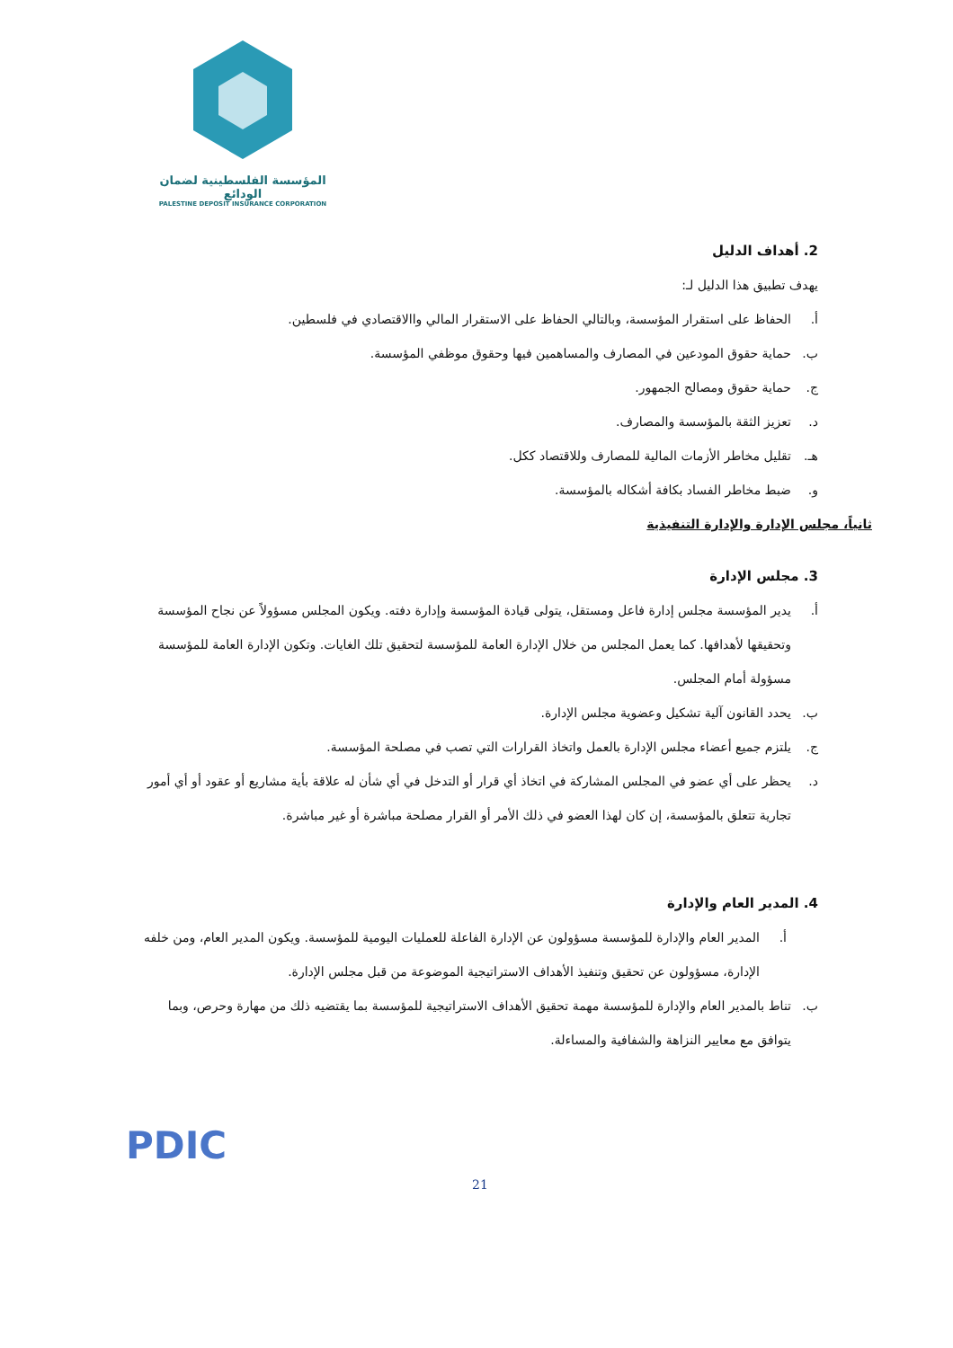المؤسسة الفلسطينية لضمان الودائع
PALESTINE DEPOSIT INSURANCE CORPORATION
2. أهداف الدليل
يهدف تطبيق هذا الدليل لـ:
أ. الحفاظ على استقرار المؤسسة، وبالتالي الحفاظ على الاستقرار المالي واالاقتصادي في فلسطين.
ب. حماية حقوق المودعين في المصارف والمساهمين فيها وحقوق موظفي المؤسسة.
ج. حماية حقوق ومصالح الجمهور.
د. تعزيز الثقة بالمؤسسة والمصارف.
هـ. تقليل مخاطر الأزمات المالية للمصارف وللاقتصاد ككل.
و. ضبط مخاطر الفساد بكافة أشكاله بالمؤسسة.
ثانياً، مجلس الإدارة والإدارة التنفيذية
3. مجلس الإدارة
أ. يدير المؤسسة مجلس إدارة فاعل ومستقل، يتولى قيادة المؤسسة وإدارة دفته. ويكون المجلس مسؤولاً عن نجاح المؤسسة وتحقيقها لأهدافها. كما يعمل المجلس من خلال الإدارة العامة للمؤسسة لتحقيق تلك الغايات. وتكون الإدارة العامة للمؤسسة مسؤولة أمام المجلس.
ب. يحدد القانون آلية تشكيل وعضوية مجلس الإدارة.
ج. يلتزم جميع أعضاء مجلس الإدارة بالعمل واتخاذ القرارات التي تصب في مصلحة المؤسسة.
د. يحظر على أي عضو في المجلس المشاركة في اتخاذ أي قرار أو التدخل في أي شأن له علاقة بأية مشاريع أو عقود أو أي أمور تجارية تتعلق بالمؤسسة، إن كان لهذا العضو في ذلك الأمر أو القرار مصلحة مباشرة أو غير مباشرة.
4. المدير العام والإدارة
أ. المدير العام والإدارة للمؤسسة مسؤولون عن الإدارة الفاعلة للعمليات اليومية للمؤسسة. ويكون المدير العام، ومن خلفه الإدارة، مسؤولون عن تحقيق وتنفيذ الأهداف الاستراتيجية الموضوعة من قبل مجلس الإدارة.
ب. تناط بالمدير العام والإدارة للمؤسسة مهمة تحقيق الأهداف الاستراتيجية للمؤسسة بما يقتضيه ذلك من مهارة وحرص، وبما يتوافق مع معايير النزاهة والشفافية والمساءلة.
PDIC
21